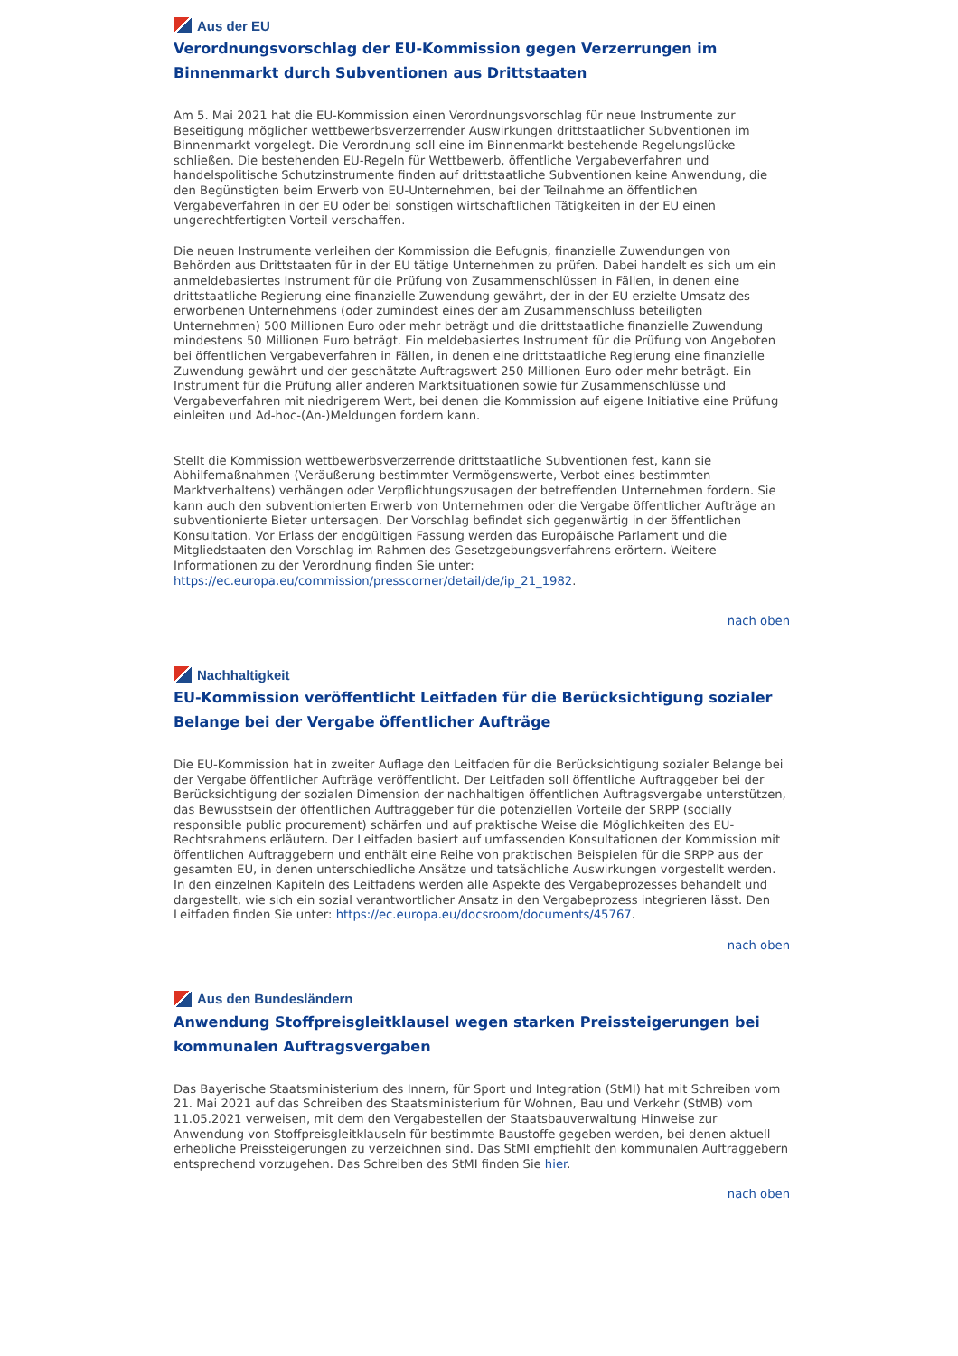Aus der EU
Verordnungsvorschlag der EU-Kommission gegen Verzerrungen im Binnenmarkt durch Subventionen aus Drittstaaten
Am 5. Mai 2021 hat die EU-Kommission einen Verordnungsvorschlag für neue Instrumente zur Beseitigung möglicher wettbewerbsverzerrender Auswirkungen drittstaatlicher Subventionen im Binnenmarkt vorgelegt. Die Verordnung soll eine im Binnenmarkt bestehende Regelungslücke schließen. Die bestehenden EU-Regeln für Wettbewerb, öffentliche Vergabeverfahren und handelspolitische Schutzinstrumente finden auf drittstaatliche Subventionen keine Anwendung, die den Begünstigten beim Erwerb von EU-Unternehmen, bei der Teilnahme an öffentlichen Vergabeverfahren in der EU oder bei sonstigen wirtschaftlichen Tätigkeiten in der EU einen ungerechtfertigten Vorteil verschaffen.
Die neuen Instrumente verleihen der Kommission die Befugnis, finanzielle Zuwendungen von Behörden aus Drittstaaten für in der EU tätige Unternehmen zu prüfen. Dabei handelt es sich um ein anmeldebasiertes Instrument für die Prüfung von Zusammenschlüssen in Fällen, in denen eine drittstaatliche Regierung eine finanzielle Zuwendung gewährt, der in der EU erzielte Umsatz des erworbenen Unternehmens (oder zumindest eines der am Zusammenschluss beteiligten Unternehmen) 500 Millionen Euro oder mehr beträgt und die drittstaatliche finanzielle Zuwendung mindestens 50 Millionen Euro beträgt. Ein meldebasiertes Instrument für die Prüfung von Angeboten bei öffentlichen Vergabeverfahren in Fällen, in denen eine drittstaatliche Regierung eine finanzielle Zuwendung gewährt und der geschätzte Auftragswert 250 Millionen Euro oder mehr beträgt. Ein Instrument für die Prüfung aller anderen Marktsituationen sowie für Zusammenschlüsse und Vergabeverfahren mit niedrigerem Wert, bei denen die Kommission auf eigene Initiative eine Prüfung einleiten und Ad-hoc-(An-)Meldungen fordern kann.
Stellt die Kommission wettbewerbsverzerrende drittstaatliche Subventionen fest, kann sie Abhilfemaßnahmen (Veräußerung bestimmter Vermögenswerte, Verbot eines bestimmten Marktverhaltens) verhängen oder Verpflichtungszusagen der betreffenden Unternehmen fordern. Sie kann auch den subventionierten Erwerb von Unternehmen oder die Vergabe öffentlicher Aufträge an subventionierte Bieter untersagen. Der Vorschlag befindet sich gegenwärtig in der öffentlichen Konsultation. Vor Erlass der endgültigen Fassung werden das Europäische Parlament und die Mitgliedstaaten den Vorschlag im Rahmen des Gesetzgebungsverfahrens erörtern. Weitere Informationen zu der Verordnung finden Sie unter: https://ec.europa.eu/commission/presscorner/detail/de/ip_21_1982.
nach oben
Nachhaltigkeit
EU-Kommission veröffentlicht Leitfaden für die Berücksichtigung sozialer Belange bei der Vergabe öffentlicher Aufträge
Die EU-Kommission hat in zweiter Auflage den Leitfaden für die Berücksichtigung sozialer Belange bei der Vergabe öffentlicher Aufträge veröffentlicht. Der Leitfaden soll öffentliche Auftraggeber bei der Berücksichtigung der sozialen Dimension der nachhaltigen öffentlichen Auftragsvergabe unterstützen, das Bewusstsein der öffentlichen Auftraggeber für die potenziellen Vorteile der SRPP (socially responsible public procurement) schärfen und auf praktische Weise die Möglichkeiten des EU-Rechtsrahmens erläutern. Der Leitfaden basiert auf umfassenden Konsultationen der Kommission mit öffentlichen Auftraggebern und enthält eine Reihe von praktischen Beispielen für die SRPP aus der gesamten EU, in denen unterschiedliche Ansätze und tatsächliche Auswirkungen vorgestellt werden. In den einzelnen Kapiteln des Leitfadens werden alle Aspekte des Vergabeprozesses behandelt und dargestellt, wie sich ein sozial verantwortlicher Ansatz in den Vergabeprozess integrieren lässt. Den Leitfaden finden Sie unter: https://ec.europa.eu/docsroom/documents/45767.
nach oben
Aus den Bundesländern
Anwendung Stoffpreisgleitklausel wegen starken Preissteigerungen bei kommunalen Auftragsvergaben
Das Bayerische Staatsministerium des Innern, für Sport und Integration (StMI) hat mit Schreiben vom 21. Mai 2021 auf das Schreiben des Staatsministerium für Wohnen, Bau und Verkehr (StMB) vom 11.05.2021 verweisen, mit dem den Vergabestellen der Staatsbauverwaltung Hinweise zur Anwendung von Stoffpreisgleitklauseln für bestimmte Baustoffe gegeben werden, bei denen aktuell erhebliche Preissteigerungen zu verzeichnen sind. Das StMI empfiehlt den kommunalen Auftraggebern entsprechend vorzugehen. Das Schreiben des StMI finden Sie hier.
nach oben